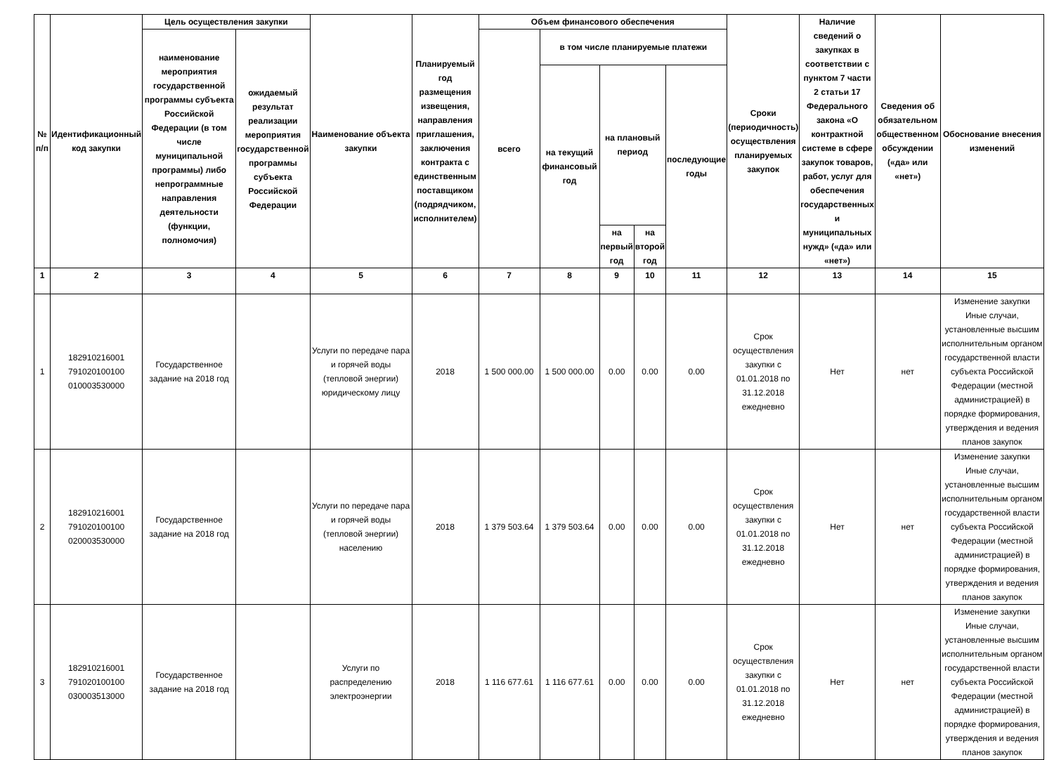| № п/п | Идентификационный код закупки | Цель осуществления закупки | | Наименование объекта закупки | Планируемый год размещения извещения, направления приглашения, заключения контракта с единственным поставщиком (подрядчиком, исполнителем) | Объем финансового обеспечения | | | | | Сроки (периодичность) осуществления планируемых закупок | Наличие сведений о закупках в соответствии с пунктом 7 части 2 статьи 17 Федерального закона «О контрактной системе в сфере закупок товаров, работ, услуг для обеспечения государственных и муниципальных нужд» («да» или «нет») | Сведения об обязательном общественном обсуждении («да» или «нет») | Обоснование внесения изменений |
| --- | --- | --- | --- | --- | --- | --- | --- | --- | --- | --- | --- | --- | --- | --- |
| | | наименование мероприятия государственной программы субъекта Российской Федерации (в том числе муниципальной программы) либо непрограммные направления деятельности (функции, полномочия) | ожидаемый результат реализации мероприятия государственной программы субъекта Российской Федерации | | | всего | в том числе планируемые платежи | | | | | | | |
| | | | | | | | на текущий финансовый год | на плановый период | | последующие годы | | | | |
| | | | | | | | | на первый год | на второй год | | | | | |
| 1 | 2 | 3 | 4 | 5 | 6 | 7 | 8 | 9 | 10 | 11 | 12 | 13 | 14 | 15 |
| 1 | 182910216001 791020100100 010003530000 | Государственное задание на 2018 год | | Услуги по передаче пара и горячей воды (тепловой энергии) юридическому лицу | 2018 | 1 500 000.00 | 1 500 000.00 | 0.00 | 0.00 | 0.00 | Срок осуществления закупки с 01.01.2018 по 31.12.2018 ежедневно | Нет | нет | Изменение закупки Иные случаи, установленные высшим исполнительным органом государственной власти субъекта Российской Федерации (местной администрацией) в порядке формирования, утверждения и ведения планов закупок |
| 2 | 182910216001 791020100100 020003530000 | Государственное задание на 2018 год | | Услуги по передаче пара и горячей воды (тепловой энергии) населению | 2018 | 1 379 503.64 | 1 379 503.64 | 0.00 | 0.00 | 0.00 | Срок осуществления закупки с 01.01.2018 по 31.12.2018 ежедневно | Нет | нет | Изменение закупки Иные случаи, установленные высшим исполнительным органом государственной власти субъекта Российской Федерации (местной администрацией) в порядке формирования, утверждения и ведения планов закупок |
| 3 | 182910216001 791020100100 030003513000 | Государственное задание на 2018 год | | Услуги по распределению электроэнергии | 2018 | 1 116 677.61 | 1 116 677.61 | 0.00 | 0.00 | 0.00 | Срок осуществления закупки с 01.01.2018 по 31.12.2018 ежедневно | Нет | нет | Изменение закупки Иные случаи, установленные высшим исполнительным органом государственной власти субъекта Российской Федерации (местной администрацией) в порядке формирования, утверждения и ведения планов закупок |